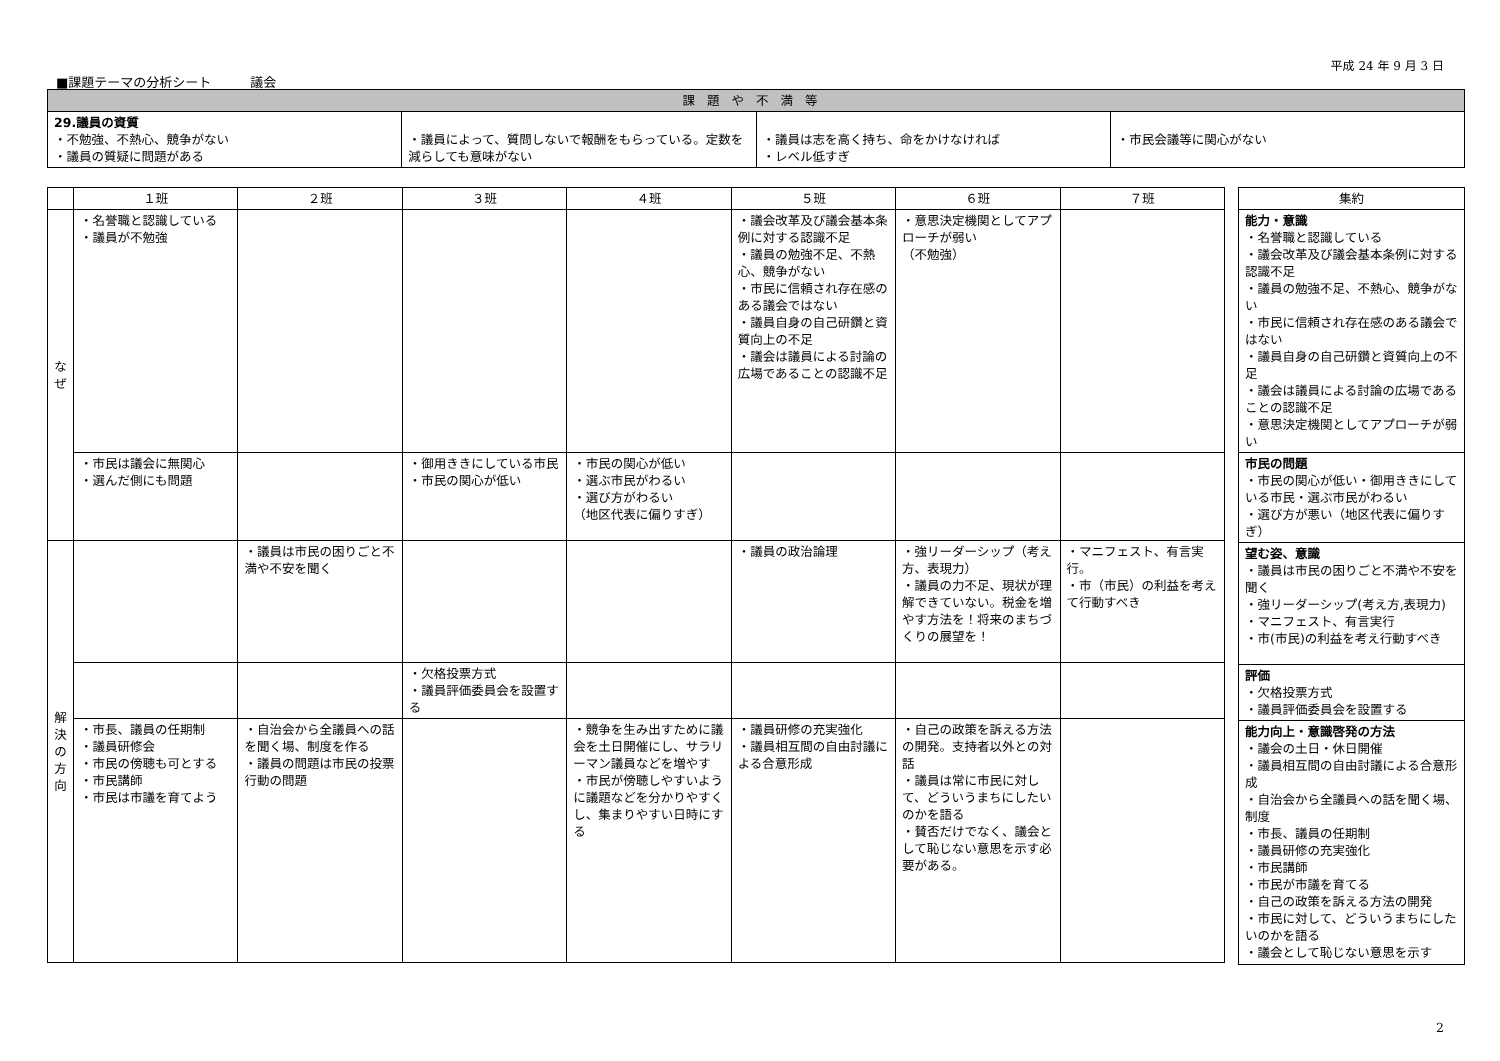平成 24 年 9 月 3 日
■課題テーマの分析シート　　　議会
| 課題や不満等 | | | |
| --- | --- | --- | --- |
| 29.議員の資質 ・不勉強、不熱心、競争がない ・議員の質疑に問題がある | ・議員によって、質問しないで報酬をもらっている。定数を減らしても意味がない | ・議員は志を高く持ち、命をかけなければ ・レベル低すぎ | ・市民会議等に関心がない |
| | １班 | ２班 | ３班 | ４班 | ５班 | ６班 | ７班 |
| --- | --- | --- | --- | --- | --- | --- | --- |
| な ぜ | ・名誉職と認識している ・議員が不勉強 | | | | ・議会改革及び議会基本条例に対する認識不足 ・議員の勉強不足、不熱心、競争がない ・市民に信頼され存在感のある議会ではない ・議員自身の自己研鑽と資質向上の不足 ・議会は議員による討論の広場であることの認識不足 | ・意思決定機関としてアプローチが弱い （不勉強） | |
| | ・市民は議会に無関心 ・選んだ側にも問題 | | ・御用ききにしている市民 ・市民の関心が低い | ・市民の関心が低い ・選ぶ市民がわるい ・選び方がわるい （地区代表に偏りすぎ） | | | |
| 解 決 の 方 向 | | ・議員は市民の困りごと不満や不安を聞く | | | ・議員の政治論理 | ・強リーダーシップ（考え方、表現力） ・議員の力不足、現状が理解できていない。税金を増やす方法を！将来のまちづくりの展望を！ | ・マニフェスト、有言実行。 ・市（市民）の利益を考えて行動すべき |
| | | | ・欠格投票方式 ・議員評価委員会を設置する | | | | |
| | ・市長、議員の任期制 ・議員研修会 ・市民の傍聴も可とする ・市民講師 ・市民は市議を育てよう | ・自治会から全議員への話を聞く場、制度を作る ・議員の問題は市民の投票行動の問題 | | ・競争を生み出すために議会を土日開催にし、サラリーマン議員などを増やす ・市民が傍聴しやすいように議題などを分かりやすくし、集まりやすい日時にする | ・議員研修の充実強化 ・議員相互間の自由討議による合意形成 | ・自己の政策を訴える方法の開発。支持者以外との対話 ・議員は常に市民に対して、どういうまちにしたいのかを語る ・賛否だけでなく、議会として恥じない意思を示す必要がある。 | |
| 集約 |
| --- |
| 能力・意識 ・名誉職と認識している ・議会改革及び議会基本条例に対する認識不足 ・議員の勉強不足、不熱心、競争がない ・市民に信頼され存在感のある議会ではない ・議員自身の自己研鑽と資質向上の不足 ・議会は議員による討論の広場であることの認識不足 ・意思決定機関としてアプローチが弱い |
| 市民の問題 ・市民の関心が低い・御用ききにしている市民・選ぶ市民がわるい ・選び方が悪い（地区代表に偏りすぎ） |
| 望む姿、意識 ・議員は市民の困りごと不満や不安を聞く ・強リーダーシップ(考え方,表現力) ・マニフェスト、有言実行 ・市(市民)の利益を考え行動すべき |
| 評価 ・欠格投票方式 ・議員評価委員会を設置する |
| 能力向上・意識啓発の方法 ・議会の土日・休日開催 ・議員相互間の自由討議による合意形成 ・自治会から全議員への話を聞く場、制度 ・市長、議員の任期制 ・議員研修の充実強化 ・市民講師 ・市民が市議を育てる ・自己の政策を訴える方法の開発 ・市民に対して、どういうまちにしたいのかを語る ・議会として恥じない意思を示す |
2